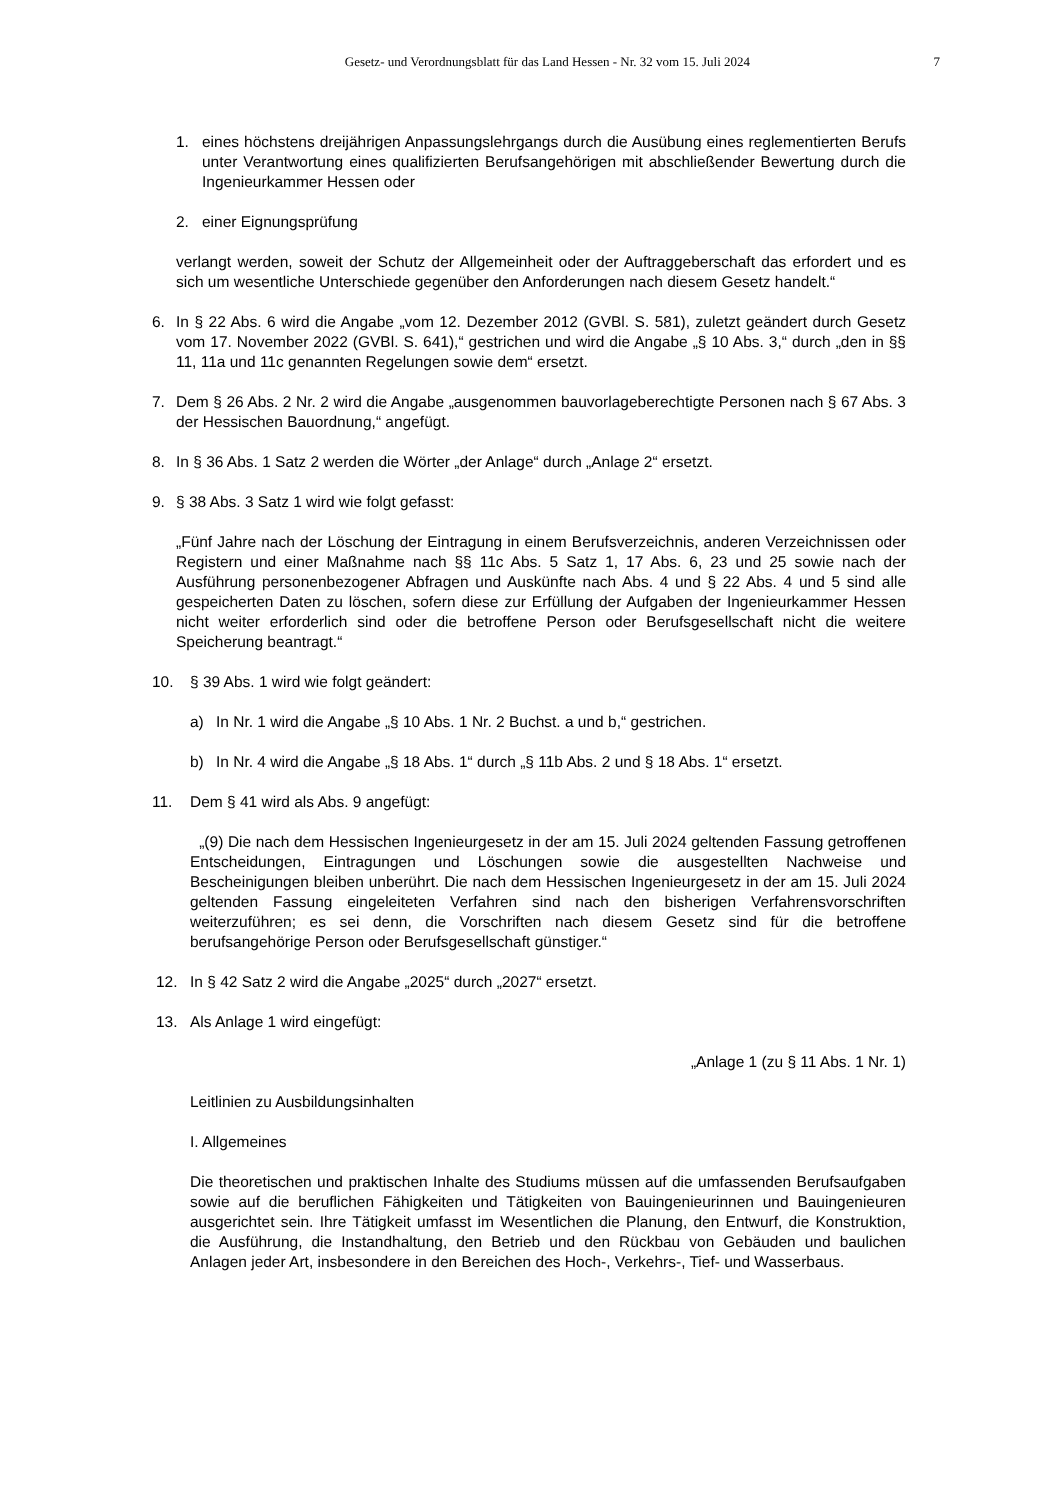Gesetz- und Verordnungsblatt für das Land Hessen - Nr. 32 vom 15. Juli 2024 7
1. eines höchstens dreijährigen Anpassungslehrgangs durch die Ausübung eines reglementierten Berufs unter Verantwortung eines qualifizierten Berufsangehörigen mit abschließender Bewertung durch die Ingenieurkammer Hessen oder
2. einer Eignungsprüfung
verlangt werden, soweit der Schutz der Allgemeinheit oder der Auftraggeberschaft das erfordert und es sich um wesentliche Unterschiede gegenüber den Anforderungen nach diesem Gesetz handelt.“
6. In § 22 Abs. 6 wird die Angabe „vom 12. Dezember 2012 (GVBl. S. 581), zuletzt geändert durch Gesetz vom 17. November 2022 (GVBl. S. 641),“ gestrichen und wird die Angabe „§ 10 Abs. 3,“ durch „den in §§ 11, 11a und 11c genannten Regelungen sowie dem“ ersetzt.
7. Dem § 26 Abs. 2 Nr. 2 wird die Angabe „ausgenommen bauvorlageberechtigte Personen nach § 67 Abs. 3 der Hessischen Bauordnung,“ angefügt.
8. In § 36 Abs. 1 Satz 2 werden die Wörter „der Anlage“ durch „Anlage 2“ ersetzt.
9. § 38 Abs. 3 Satz 1 wird wie folgt gefasst:
„Fünf Jahre nach der Löschung der Eintragung in einem Berufsverzeichnis, anderen Verzeichnissen oder Registern und einer Maßnahme nach §§ 11c Abs. 5 Satz 1, 17 Abs. 6, 23 und 25 sowie nach der Ausführung personenbezogener Abfragen und Auskünfte nach Abs. 4 und § 22 Abs. 4 und 5 sind alle gespeicherten Daten zu löschen, sofern diese zur Erfüllung der Aufgaben der Ingenieurkammer Hessen nicht weiter erforderlich sind oder die betroffene Person oder Berufsgesellschaft nicht die weitere Speicherung beantragt.“
10. § 39 Abs. 1 wird wie folgt geändert:
a) In Nr. 1 wird die Angabe „§ 10 Abs. 1 Nr. 2 Buchst. a und b,“ gestrichen.
b) In Nr. 4 wird die Angabe „§ 18 Abs. 1“ durch „§ 11b Abs. 2 und § 18 Abs. 1“ ersetzt.
11. Dem § 41 wird als Abs. 9 angefügt:
„(9) Die nach dem Hessischen Ingenieurgesetz in der am 15. Juli 2024 geltenden Fassung getroffenen Entscheidungen, Eintragungen und Löschungen sowie die ausgestellten Nachweise und Bescheinigungen bleiben unberührt. Die nach dem Hessischen Ingenieurgesetz in der am 15. Juli 2024 geltenden Fassung eingeleiteten Verfahren sind nach den bisherigen Verfahrensvorschriften weiterzuführen; es sei denn, die Vorschriften nach diesem Gesetz sind für die betroffene berufsangehörige Person oder Berufsgesellschaft günstiger.“
12. In § 42 Satz 2 wird die Angabe „2025“ durch „2027“ ersetzt.
13. Als Anlage 1 wird eingefügt:
„Anlage 1 (zu § 11 Abs. 1 Nr. 1)
Leitlinien zu Ausbildungsinhalten
I. Allgemeines
Die theoretischen und praktischen Inhalte des Studiums müssen auf die umfassenden Berufsaufgaben sowie auf die beruflichen Fähigkeiten und Tätigkeiten von Bauingenieurinnen und Bauingenieuren ausgerichtet sein. Ihre Tätigkeit umfasst im Wesentlichen die Planung, den Entwurf, die Konstruktion, die Ausführung, die Instandhaltung, den Betrieb und den Rückbau von Gebäuden und baulichen Anlagen jeder Art, insbesondere in den Bereichen des Hoch-, Verkehrs-, Tief- und Wasserbaus.